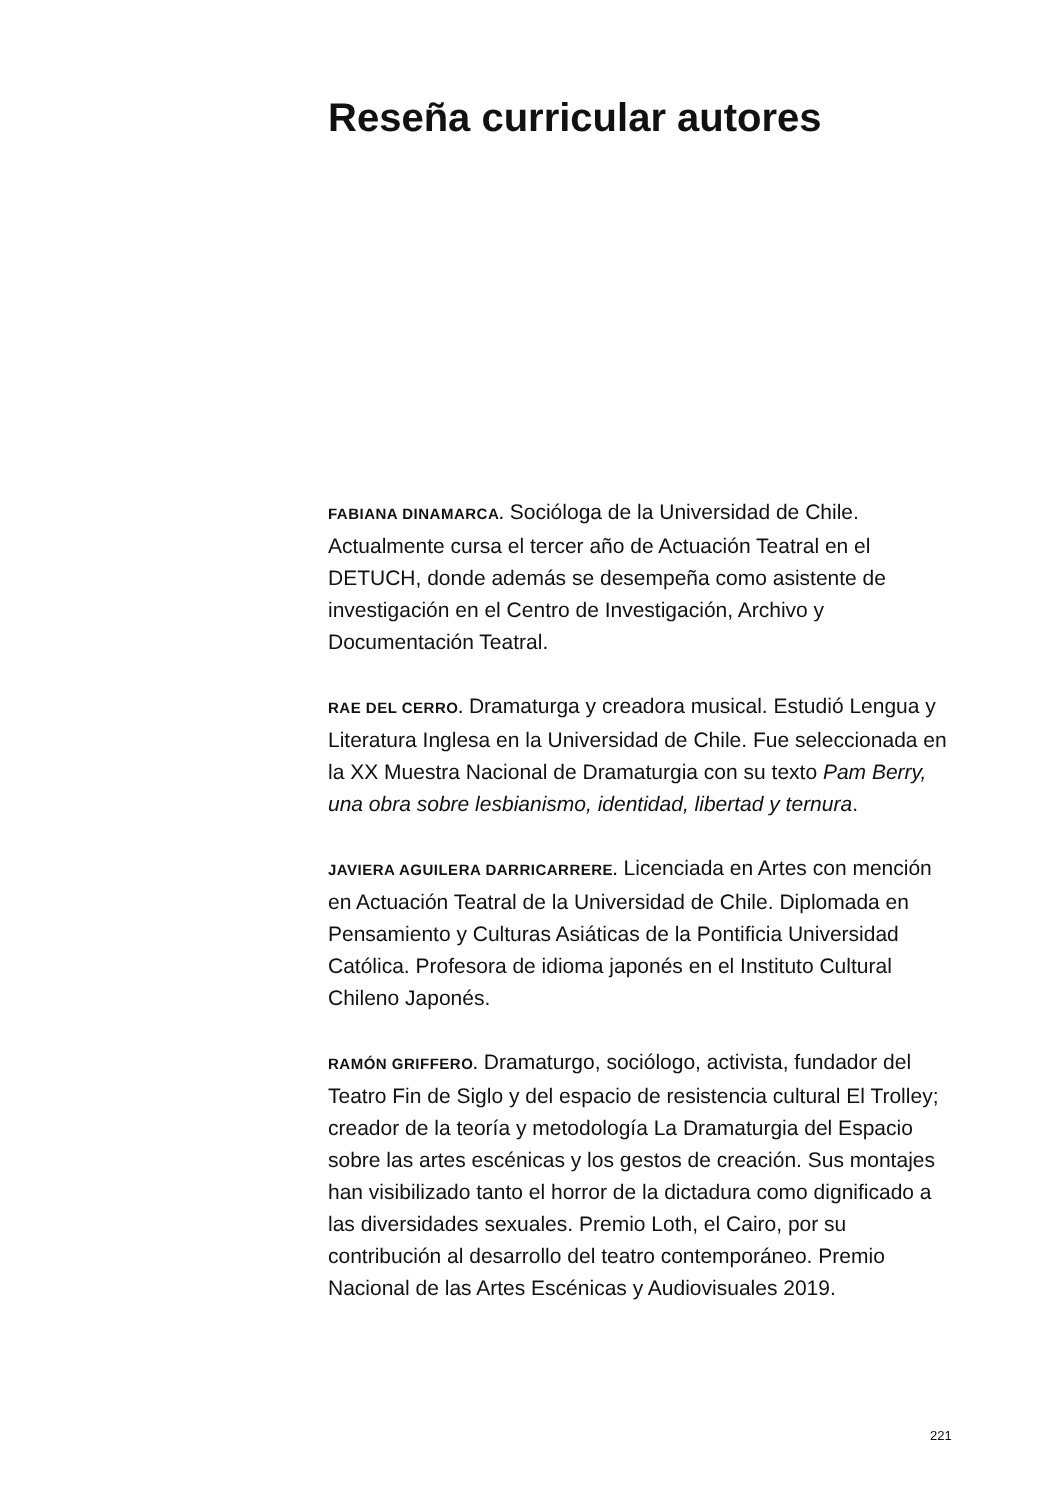Reseña curricular autores
FABIANA DINAMARCA. Socióloga de la Universidad de Chile. Actualmente cursa el tercer año de Actuación Teatral en el DETUCH, donde además se desempeña como asistente de investigación en el Centro de Investigación, Archivo y Documentación Teatral.
RAE DEL CERRO. Dramaturga y creadora musical. Estudió Lengua y Literatura Inglesa en la Universidad de Chile. Fue seleccionada en la XX Muestra Nacional de Dramaturgia con su texto Pam Berry, una obra sobre lesbianismo, identidad, libertad y ternura.
JAVIERA AGUILERA DARRICARRERE. Licenciada en Artes con mención en Actuación Teatral de la Universidad de Chile. Diplomada en Pensamiento y Culturas Asiáticas de la Pontificia Universidad Católica. Profesora de idioma japonés en el Instituto Cultural Chileno Japonés.
RAMÓN GRIFFERO. Dramaturgo, sociólogo, activista, fundador del Teatro Fin de Siglo y del espacio de resistencia cultural El Trolley; creador de la teoría y metodología La Dramaturgia del Espacio sobre las artes escénicas y los gestos de creación. Sus montajes han visibilizado tanto el horror de la dictadura como dignificado a las diversidades sexuales. Premio Loth, el Cairo, por su contribución al desarrollo del teatro contemporáneo. Premio Nacional de las Artes Escénicas y Audiovisuales 2019.
221